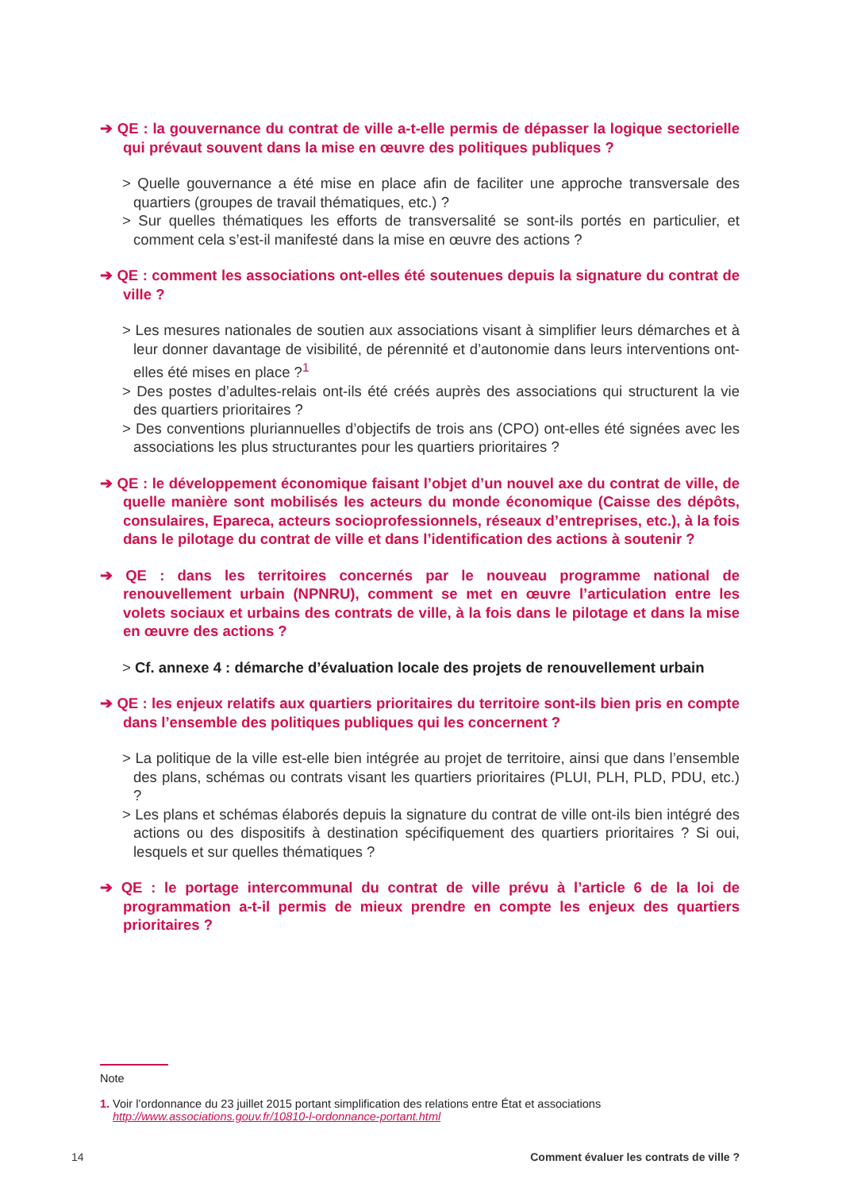➔ QE : la gouvernance du contrat de ville a-t-elle permis de dépasser la logique sectorielle qui prévaut souvent dans la mise en œuvre des politiques publiques ?
> Quelle gouvernance a été mise en place afin de faciliter une approche transversale des quartiers (groupes de travail thématiques, etc.) ?
> Sur quelles thématiques les efforts de transversalité se sont-ils portés en particulier, et comment cela s’est-il manifesté dans la mise en œuvre des actions ?
➔ QE : comment les associations ont-elles été soutenues depuis la signature du contrat de ville ?
> Les mesures nationales de soutien aux associations visant à simplifier leurs démarches et à leur donner davantage de visibilité, de pérennité et d’autonomie dans leurs interventions ont-elles été mises en place ?<sup>1</sup>
> Des postes d’adultes-relais ont-ils été créés auprès des associations qui structurent la vie des quartiers prioritaires ?
> Des conventions pluriannuelles d’objectifs de trois ans (CPO) ont-elles été signées avec les associations les plus structurantes pour les quartiers prioritaires ?
➔ QE : le développement économique faisant l’objet d’un nouvel axe du contrat de ville, de quelle manière sont mobilisés les acteurs du monde économique (Caisse des dépôts, consulaires, Epareca, acteurs socioprofessionnels, réseaux d’entreprises, etc.), à la fois dans le pilotage du contrat de ville et dans l’identification des actions à soutenir ?
➔ QE : dans les territoires concernés par le nouveau programme national de renouvellement urbain (NPNRU), comment se met en œuvre l’articulation entre les volets sociaux et urbains des contrats de ville, à la fois dans le pilotage et dans la mise en œuvre des actions ?
> Cf. annexe 4 : démarche d’évaluation locale des projets de renouvellement urbain
➔ QE : les enjeux relatifs aux quartiers prioritaires du territoire sont-ils bien pris en compte dans l’ensemble des politiques publiques qui les concernent ?
> La politique de la ville est-elle bien intégrée au projet de territoire, ainsi que dans l’ensemble des plans, schémas ou contrats visant les quartiers prioritaires (PLUI, PLH, PLD, PDU, etc.) ?
> Les plans et schémas élaborés depuis la signature du contrat de ville ont-ils bien intégré des actions ou des dispositifs à destination spécifiquement des quartiers prioritaires ? Si oui, lesquels et sur quelles thématiques ?
➔ QE : le portage intercommunal du contrat de ville prévu à l’article 6 de la loi de programmation a-t-il permis de mieux prendre en compte les enjeux des quartiers prioritaires ?
Note
1. Voir l’ordonnance du 23 juillet 2015 portant simplification des relations entre État et associations
http://www.associations.gouv.fr/10810-l-ordonnance-portant.html
14 Comment évaluer les contrats de ville ?